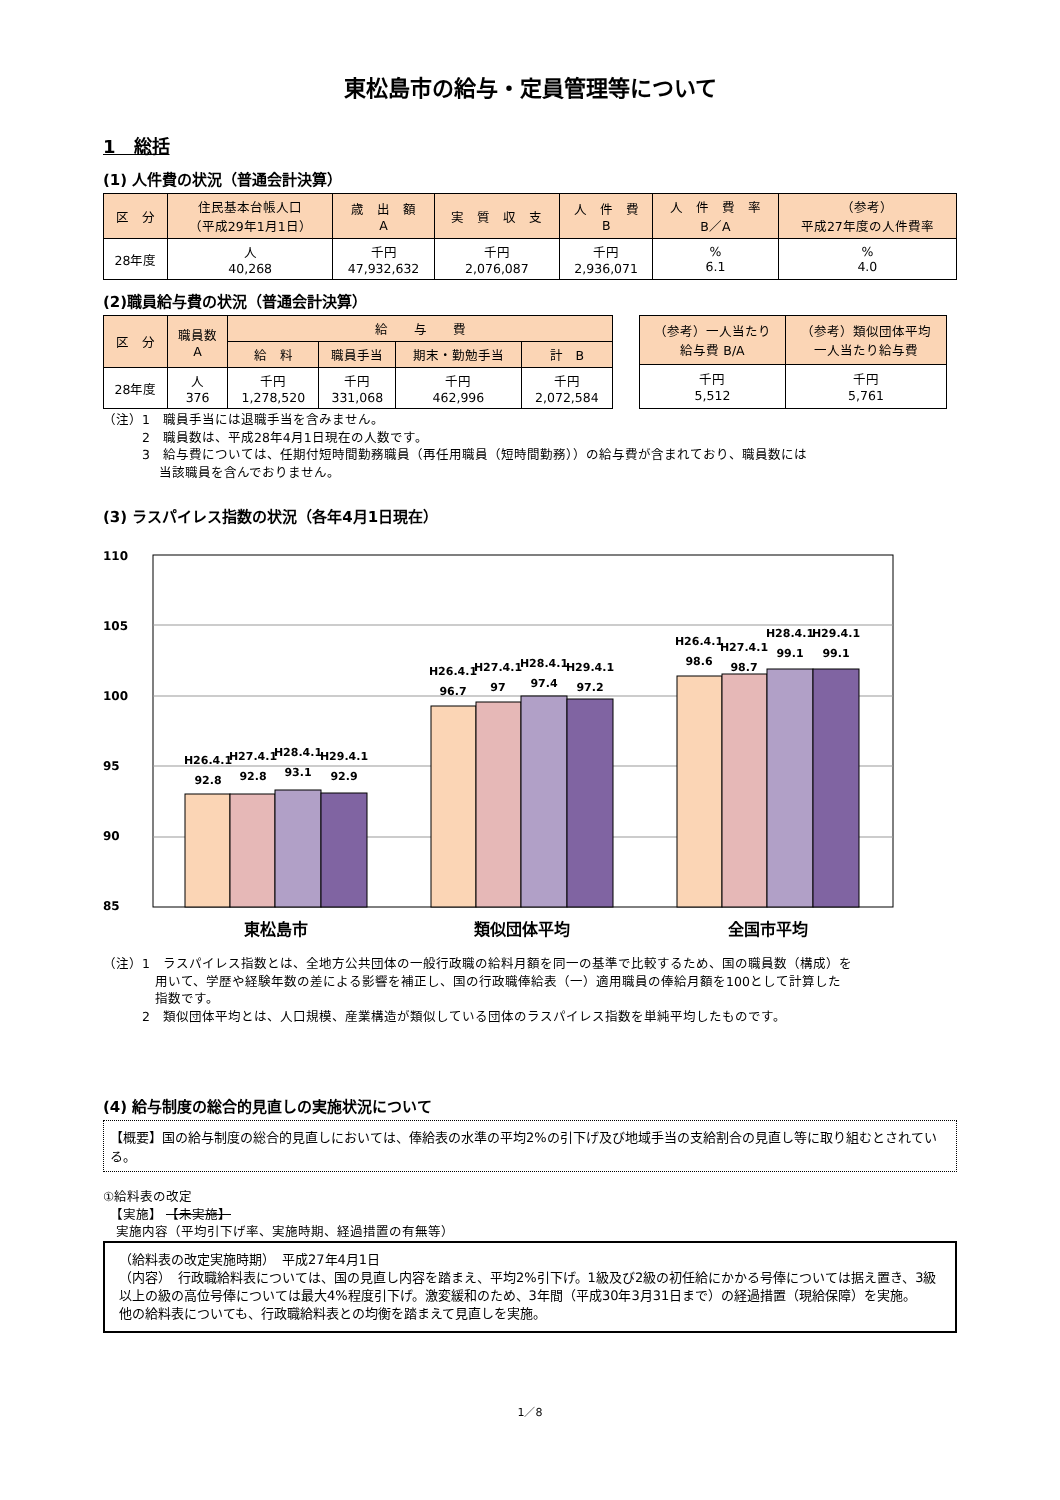東松島市の給与・定員管理等について
1　総括
(1) 人件費の状況（普通会計決算）
| 区 分 | 住民基本台帳人口 （平成29年1月1日） | 歳 出 額 A | 実 質 収 支 | 人 件 費 B | 人 件 費 率 B／A | （参考） 平成27年度の人件費率 |
| --- | --- | --- | --- | --- | --- | --- |
| 28年度 | 人 40,268 | 千円 47,932,632 | 千円 2,076,087 | 千円 2,936,071 | % 6.1 | % 4.0 |
(2)職員給与費の状況（普通会計決算）
| 区 分 | 職員数 A | 給 与 費 | | | |
| --- | --- | --- | --- | --- | --- |
| | | 給 料 | 職員手当 | 期末・勤勉手当 | 計 B |
| 28年度 | 人 376 | 千円 1,278,520 | 千円 331,068 | 千円 462,996 | 千円 2,072,584 |
| （参考）一人当たり 給与費 B/A | （参考）類似団体平均 一人当たり給与費 |
| --- | --- |
| 千円 5,512 | 千円 5,761 |
（注）1　職員手当には退職手当を含みません。
　　　2　職員数は、平成28年4月1日現在の人数です。
　　　3　給与費については、任期付短時間勤務職員（再任用職員（短時間勤務））の給与費が含まれており、職員数には
　　　　 当該職員を含んでおりません。
(3) ラスパイレス指数の状況（各年4月1日現在）
110
105
100
95
90
85
H26.4.1
92.8
H27.4.1
92.8
H28.4.1
93.1
H29.4.1
92.9
H26.4.1
96.7
H27.4.1
97
H28.4.1
97.4
H29.4.1
97.2
H26.4.1
98.6
H27.4.1
98.7
H28.4.1
99.1
H29.4.1
99.1
東松島市
類似団体平均
全国市平均
（注）1　ラスパイレス指数とは、全地方公共団体の一般行政職の給料月額を同一の基準で比較するため、国の職員数（構成）を
　　　　用いて、学歴や経験年数の差による影響を補正し、国の行政職俸給表（一）適用職員の俸給月額を100として計算した
　　　　指数です。
　　　2　類似団体平均とは、人口規模、産業構造が類似している団体のラスパイレス指数を単純平均したものです。
(4) 給与制度の総合的見直しの実施状況について
【概要】国の給与制度の総合的見直しにおいては、俸給表の水準の平均2%の引下げ及び地域手当の支給割合の見直し等に取り組むとされている。
①給料表の改定
　【実施】 【未実施】
　実施内容（平均引下げ率、実施時期、経過措置の有無等）
（給料表の改定実施時期）　平成27年4月1日
（内容）　行政職給料表については、国の見直し内容を踏まえ、平均2%引下げ。1級及び2級の初任給にかかる号俸については据え置き、3級以上の級の高位号俸については最大4%程度引下げ。激変緩和のため、3年間（平成30年3月31日まで）の経過措置（現給保障）を実施。
他の給料表についても、行政職給料表との均衡を踏まえて見直しを実施。
1／8